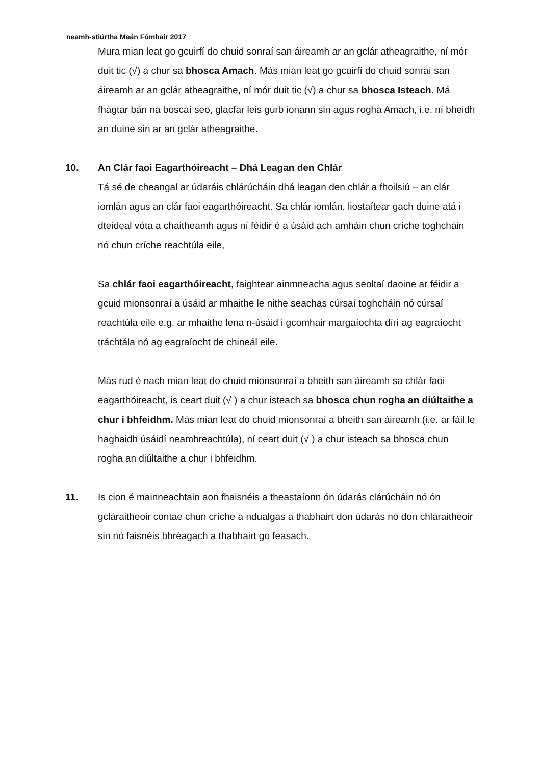neamh-stiúrtha Meán Fómhair 2017
Mura mian leat go gcuirfí do chuid sonraí san áireamh ar an gclár atheagraithe, ní mór duit tic (√) a chur sa bhosca Amach. Más mian leat go gcuirfí do chuid sonraí san áireamh ar an gclár atheagraithe, ní mór duit tic (√) a chur sa bhosca Isteach. Má fhágtar bán na boscaí seo, glacfar leis gurb ionann sin agus rogha Amach, i.e. ní bheidh an duine sin ar an gclár atheagraithe.
10. An Clár faoi Eagarthóireacht – Dhá Leagan den Chlár
Tá sé de cheangal ar údaráis chlárúcháin dhá leagan den chlár a fhoilsiú – an clár iomlán agus an clár faoi eagarthóireacht. Sa chlár iomlán, liostaítear gach duine atá i dteideal vóta a chaitheamh agus ní féidir é a úsáid ach amháin chun críche toghcháin nó chun críche reachtúla eile,
Sa chlár faoi eagarthóireacht, faightear ainmneacha agus seoltaí daoine ar féidir a gcuid mionsonraí a úsáid ar mhaithe le nithe seachas cúrsaí toghcháin nó cúrsaí reachtúla eile e.g. ar mhaithe lena n-úsáid i gcomhair margaíochta dírí ag eagraíocht tráchtála nó ag eagraíocht de chineál eile.
Más rud é nach mian leat do chuid mionsonraí a bheith san áireamh sa chlár faoi eagarthóireacht, is ceart duit (√ ) a chur isteach sa bhosca chun rogha an diúltaithe a chur i bhfeidhm. Más mian leat do chuid mionsonraí a bheith san áireamh (i.e. ar fáil le haghaidh úsáidí neamhreachtúla), ní ceart duit (√ ) a chur isteach sa bhosca chun rogha an diúltaithe a chur i bhfeidhm.
11. Is cion é mainneachtain aon fhaisnéis a theastaíonn ón údarás clárúcháin nó ón gcláraitheoir contae chun críche a ndualgas a thabhairt don údarás nó don chláraitheoir sin nó faisnéis bhréagach a thabhairt go feasach.